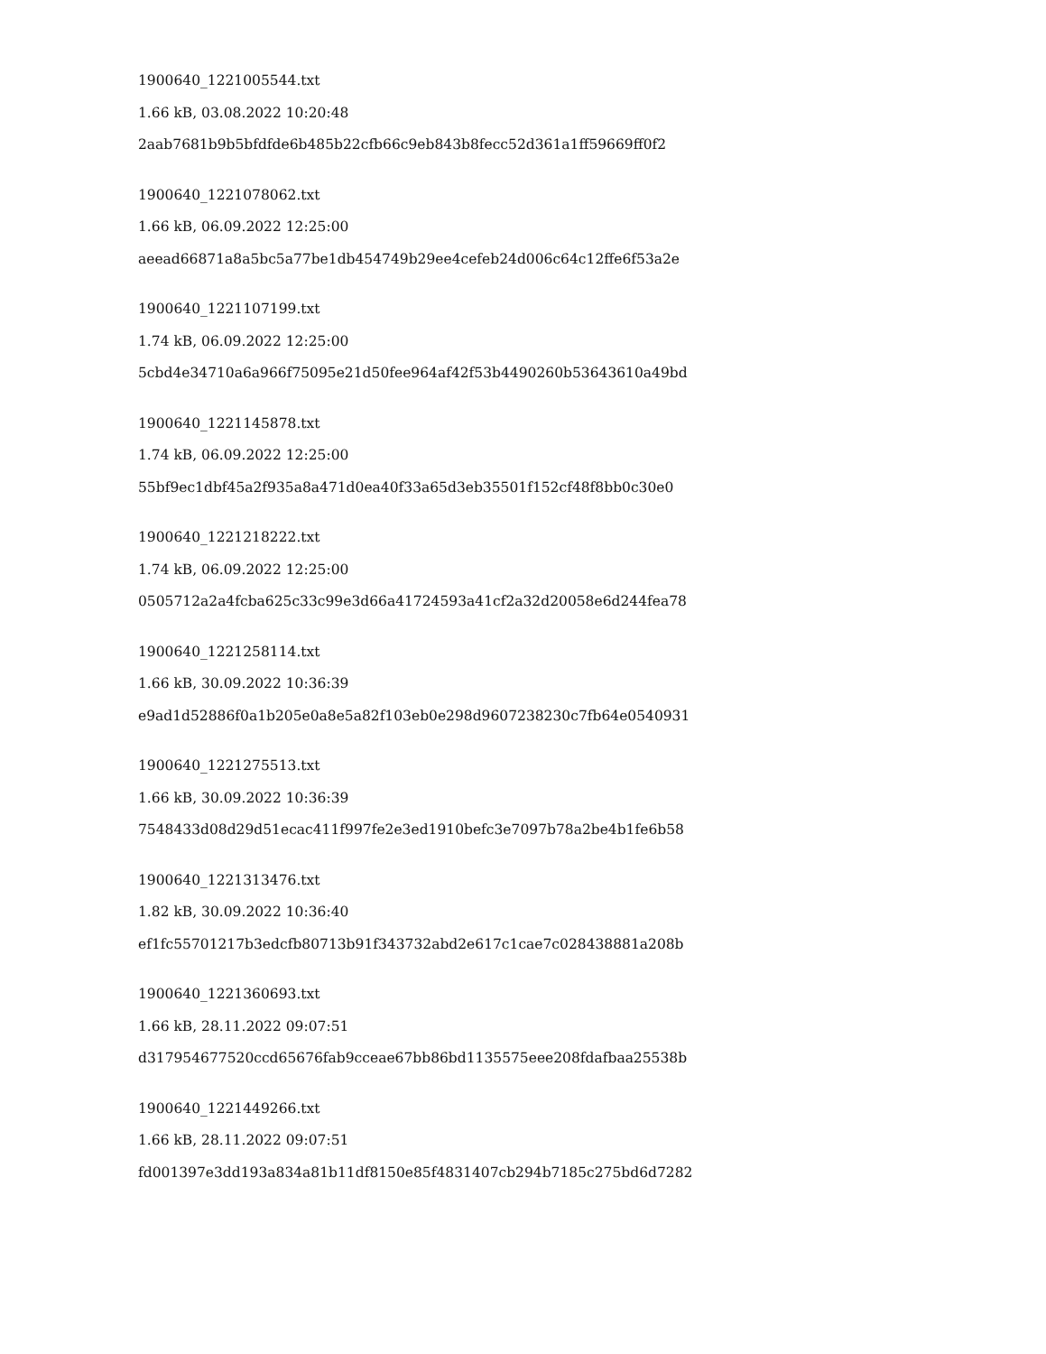1900640_1221005544.txt
1.66 kB, 03.08.2022 10:20:48
2aab7681b9b5bfdfde6b485b22cfb66c9eb843b8fecc52d361a1ff59669ff0f2
1900640_1221078062.txt
1.66 kB, 06.09.2022 12:25:00
aeead66871a8a5bc5a77be1db454749b29ee4cefeb24d006c64c12ffe6f53a2e
1900640_1221107199.txt
1.74 kB, 06.09.2022 12:25:00
5cbd4e34710a6a966f75095e21d50fee964af42f53b4490260b53643610a49bd
1900640_1221145878.txt
1.74 kB, 06.09.2022 12:25:00
55bf9ec1dbf45a2f935a8a471d0ea40f33a65d3eb35501f152cf48f8bb0c30e0
1900640_1221218222.txt
1.74 kB, 06.09.2022 12:25:00
0505712a2a4fcba625c33c99e3d66a41724593a41cf2a32d20058e6d244fea78
1900640_1221258114.txt
1.66 kB, 30.09.2022 10:36:39
e9ad1d52886f0a1b205e0a8e5a82f103eb0e298d9607238230c7fb64e0540931
1900640_1221275513.txt
1.66 kB, 30.09.2022 10:36:39
7548433d08d29d51ecac411f997fe2e3ed1910befc3e7097b78a2be4b1fe6b58
1900640_1221313476.txt
1.82 kB, 30.09.2022 10:36:40
ef1fc55701217b3edcfb80713b91f343732abd2e617c1cae7c028438881a208b
1900640_1221360693.txt
1.66 kB, 28.11.2022 09:07:51
d317954677520ccd65676fab9cceae67bb86bd1135575eee208fdafbaa25538b
1900640_1221449266.txt
1.66 kB, 28.11.2022 09:07:51
fd001397e3dd193a834a81b11df8150e85f4831407cb294b7185c275bd6d7282